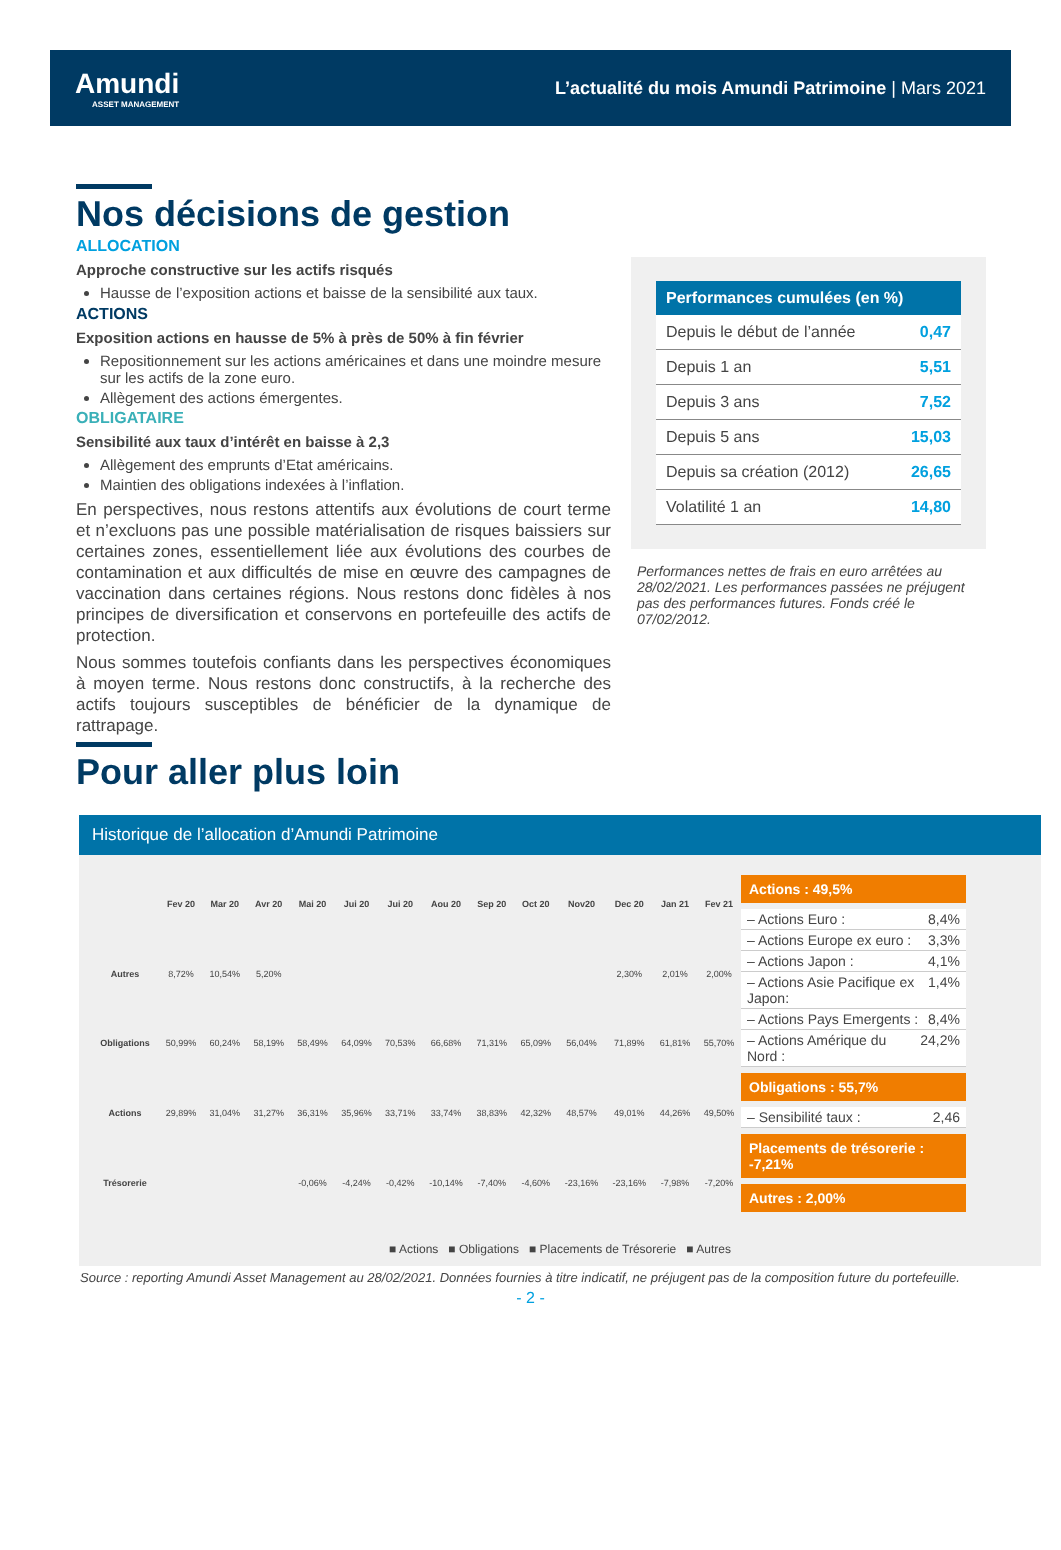Amundi
ASSET MANAGEMENT
L’actualité du mois Amundi Patrimoine | Mars 2021
Nos décisions de gestion
ALLOCATION
Approche constructive sur les actifs risqués
Hausse de l’exposition actions et baisse de la sensibilité aux taux.
ACTIONS
Exposition actions en hausse de 5% à près de 50% à fin février
Repositionnement sur les actions américaines et dans une moindre mesure sur les actifs de la zone euro.
Allègement des actions émergentes.
OBLIGATAIRE
Sensibilité aux taux d’intérêt en baisse à 2,3
Allègement des emprunts d’Etat américains.
Maintien des obligations indexées à l’inflation.
En perspectives, nous restons attentifs aux évolutions de court terme et n’excluons pas une possible matérialisation de risques baissiers sur certaines zones, essentiellement liée aux évolutions des courbes de contamination et aux difficultés de mise en œuvre des campagnes de vaccination dans certaines régions. Nous restons donc fidèles à nos principes de diversification et conservons en portefeuille des actifs de protection.
Nous sommes toutefois confiants dans les perspectives économiques à moyen terme. Nous restons donc constructifs, à la recherche des actifs toujours susceptibles de bénéficier de la dynamique de rattrapage.
| Performances cumulées (en %) | |
| --- | --- |
| Depuis le début de l’année | 0,47 |
| Depuis 1 an | 5,51 |
| Depuis 3 ans | 7,52 |
| Depuis 5 ans | 15,03 |
| Depuis sa création (2012) | 26,65 |
| Volatilité 1 an | 14,80 |
Performances nettes de frais en euro arrêtées au 28/02/2021. Les performances passées ne préjugent pas des performances futures. Fonds créé le 07/02/2012.
Pour aller plus loin
Historique de l’allocation d’Amundi Patrimoine
| | Fev 20 | Mar 20 | Avr 20 | Mai 20 | Jui 20 | Jui 20 | Aou 20 | Sep 20 | Oct 20 | Nov20 | Dec 20 | Jan 21 | Fev 21 |
| --- | --- | --- | --- | --- | --- | --- | --- | --- | --- | --- | --- | --- | --- |
| Autres | 8,72% | 10,54% | 5,20% | | | | | | | | 2,30% | 2,01% | 2,00% |
| Obligations | 50,99% | 60,24% | 58,19% | 58,49% | 64,09% | 70,53% | 66,68% | 71,31% | 65,09% | 56,04% | 71,89% | 61,81% | 55,70% |
| Actions | 29,89% | 31,04% | 31,27% | 36,31% | 35,96% | 33,71% | 33,74% | 38,83% | 42,32% | 48,57% | 49,01% | 44,26% | 49,50% |
| Trésorerie | | | | -0,06% | -4,24% | -0,42% | -10,14% | -7,40% | -4,60% | -23,16% | -23,16% | -7,98% | -7,20% |
Actions : 49,5%
– Actions Euro : 8,4%
– Actions Europe ex euro : 3,3%
– Actions Japon : 4,1%
– Actions Asie Pacifique ex Japon: 1,4%
– Actions Pays Emergents : 8,4%
– Actions Amérique du Nord : 24,2%
Obligations : 55,7%
– Sensibilité taux : 2,46
Placements de trésorerie : -7,21%
Autres : 2,00%
■ Actions ■ Obligations ■ Placements de Trésorerie ■ Autres
Source : reporting Amundi Asset Management au 28/02/2021. Données fournies à titre indicatif, ne préjugent pas de la composition future du portefeuille.
- 2 -